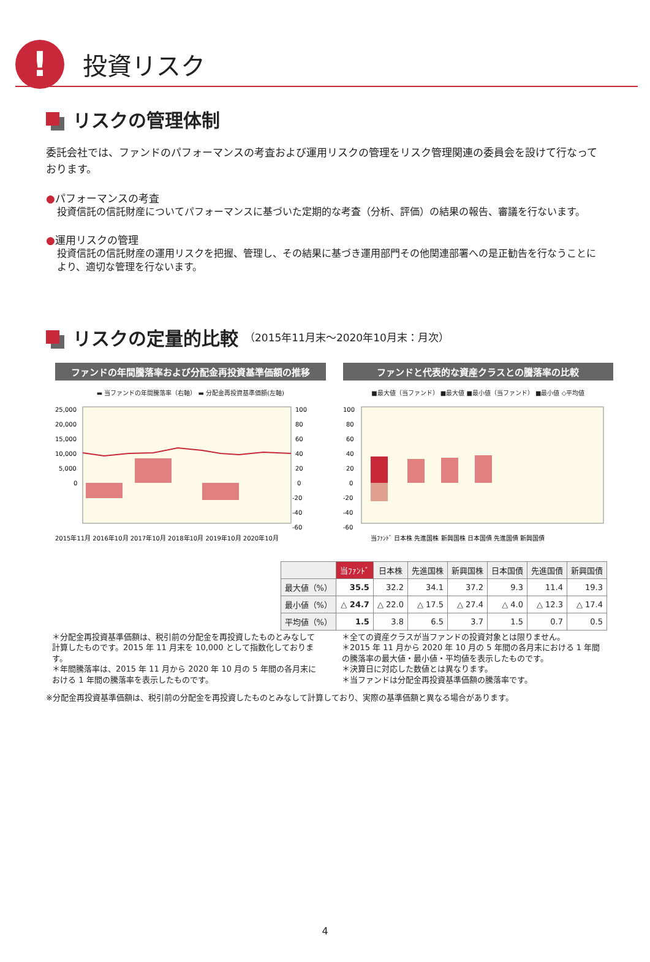!
投資リスク
リスクの管理体制
委託会社では、ファンドのパフォーマンスの考査および運用リスクの管理をリスク管理関連の委員会を設けて行なっております。
●パフォーマンスの考査
投資信託の信託財産についてパフォーマンスに基づいた定期的な考査（分析、評価）の結果の報告、審議を行ないます。
●運用リスクの管理
投資信託の信託財産の運用リスクを把握、管理し、その結果に基づき運用部門その他関連部署への是正勧告を行なうことにより、適切な管理を行ないます。
リスクの定量的比較 （2015年11月末～2020年10月末：月次）
ファンドの年間騰落率および分配金再投資基準価額の推移
▬ 当ファンドの年間騰落率（右軸） ▬ 分配金再投資基準価額(左軸)
25,000
20,000
15,000
10,000
5,000
0
100
80
60
40
20
0
-20
-40
-60
2015年11月 2016年10月 2017年10月 2018年10月 2019年10月 2020年10月
ファンドと代表的な資産クラスとの騰落率の比較
■最大値（当ファンド） ■最大値 ■最小値（当ファンド） ■最小値 ◇平均値
100
80
60
40
20
0
-20
-40
-60
当ﾌｧﾝﾄﾞ 日本株 先進国株 新興国株 日本国債 先進国債 新興国債
| | 当ﾌｧﾝﾄﾞ | 日本株 | 先進国株 | 新興国株 | 日本国債 | 先進国債 | 新興国債 |
| --- | --- | --- | --- | --- | --- | --- | --- |
| 最大値（%） | 35.5 | 32.2 | 34.1 | 37.2 | 9.3 | 11.4 | 19.3 |
| 最小値（%） | △ 24.7 | △ 22.0 | △ 17.5 | △ 27.4 | △ 4.0 | △ 12.3 | △ 17.4 |
| 平均値（%） | 1.5 | 3.8 | 6.5 | 3.7 | 1.5 | 0.7 | 0.5 |
＊分配金再投資基準価額は、税引前の分配金を再投資したものとみなして計算したものです。2015 年 11 月末を 10,000 として指数化しております。
＊年間騰落率は、2015 年 11 月から 2020 年 10 月の 5 年間の各月末における 1 年間の騰落率を表示したものです。
＊全ての資産クラスが当ファンドの投資対象とは限りません。
＊2015 年 11 月から 2020 年 10 月の 5 年間の各月末における 1 年間の騰落率の最大値・最小値・平均値を表示したものです。
＊決算日に対応した数値とは異なります。
＊当ファンドは分配金再投資基準価額の騰落率です。
※分配金再投資基準価額は、税引前の分配金を再投資したものとみなして計算しており、実際の基準価額と異なる場合があります。
4